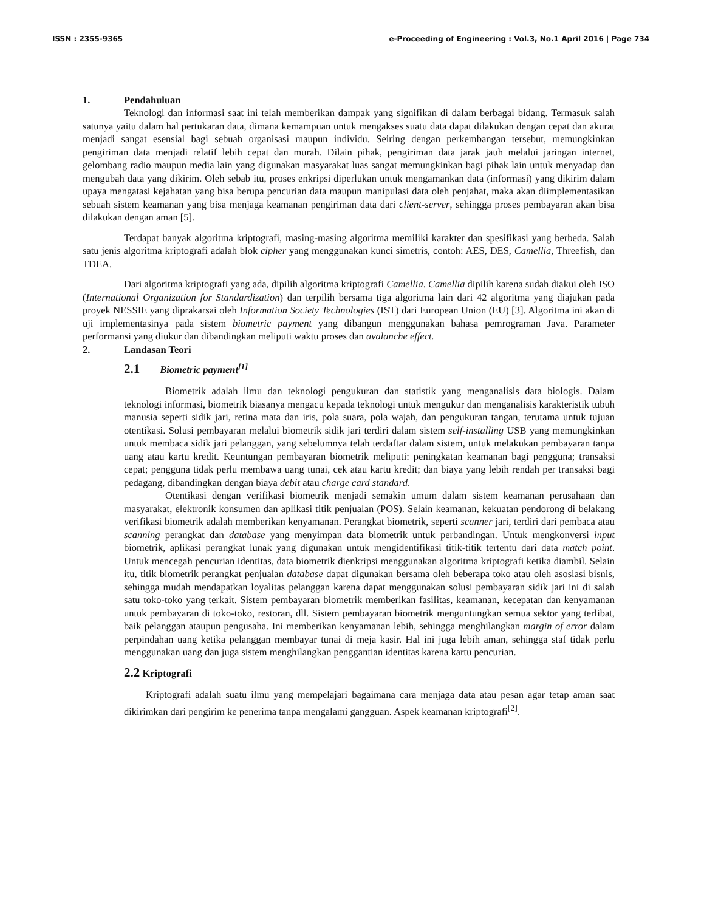ISSN : 2355-9365 e-Proceeding of Engineering : Vol.3, No.1 April 2016 | Page 734
1. Pendahuluan
Teknologi dan informasi saat ini telah memberikan dampak yang signifikan di dalam berbagai bidang. Termasuk salah satunya yaitu dalam hal pertukaran data, dimana kemampuan untuk mengakses suatu data dapat dilakukan dengan cepat dan akurat menjadi sangat esensial bagi sebuah organisasi maupun individu. Seiring dengan perkembangan tersebut, memungkinkan pengiriman data menjadi relatif lebih cepat dan murah. Dilain pihak, pengiriman data jarak jauh melalui jaringan internet, gelombang radio maupun media lain yang digunakan masyarakat luas sangat memungkinkan bagi pihak lain untuk menyadap dan mengubah data yang dikirim. Oleh sebab itu, proses enkripsi diperlukan untuk mengamankan data (informasi) yang dikirim dalam upaya mengatasi kejahatan yang bisa berupa pencurian data maupun manipulasi data oleh penjahat, maka akan diimplementasikan sebuah sistem keamanan yang bisa menjaga keamanan pengiriman data dari client-server, sehingga proses pembayaran akan bisa dilakukan dengan aman [5].
Terdapat banyak algoritma kriptografi, masing-masing algoritma memiliki karakter dan spesifikasi yang berbeda. Salah satu jenis algoritma kriptografi adalah blok cipher yang menggunakan kunci simetris, contoh: AES, DES, Camellia, Threefish, dan TDEA.
Dari algoritma kriptografi yang ada, dipilih algoritma kriptografi Camellia. Camellia dipilih karena sudah diakui oleh ISO (International Organization for Standardization) dan terpilih bersama tiga algoritma lain dari 42 algoritma yang diajukan pada proyek NESSIE yang diprakarsai oleh Information Society Technologies (IST) dari European Union (EU) [3]. Algoritma ini akan di uji implementasinya pada sistem biometric payment yang dibangun menggunakan bahasa pemrograman Java. Parameter performansi yang diukur dan dibandingkan meliputi waktu proses dan avalanche effect.
2. Landasan Teori
2.1 Biometric payment<sup>[1]</sup>
Biometrik adalah ilmu dan teknologi pengukuran dan statistik yang menganalisis data biologis. Dalam teknologi informasi, biometrik biasanya mengacu kepada teknologi untuk mengukur dan menganalisis karakteristik tubuh manusia seperti sidik jari, retina mata dan iris, pola suara, pola wajah, dan pengukuran tangan, terutama untuk tujuan otentikasi. Solusi pembayaran melalui biometrik sidik jari terdiri dalam sistem self-installing USB yang memungkinkan untuk membaca sidik jari pelanggan, yang sebelumnya telah terdaftar dalam sistem, untuk melakukan pembayaran tanpa uang atau kartu kredit. Keuntungan pembayaran biometrik meliputi: peningkatan keamanan bagi pengguna; transaksi cepat; pengguna tidak perlu membawa uang tunai, cek atau kartu kredit; dan biaya yang lebih rendah per transaksi bagi pedagang, dibandingkan dengan biaya debit atau charge card standard.
Otentikasi dengan verifikasi biometrik menjadi semakin umum dalam sistem keamanan perusahaan dan masyarakat, elektronik konsumen dan aplikasi titik penjualan (POS). Selain keamanan, kekuatan pendorong di belakang verifikasi biometrik adalah memberikan kenyamanan. Perangkat biometrik, seperti scanner jari, terdiri dari pembaca atau scanning perangkat dan database yang menyimpan data biometrik untuk perbandingan. Untuk mengkonversi input biometrik, aplikasi perangkat lunak yang digunakan untuk mengidentifikasi titik-titik tertentu dari data match point. Untuk mencegah pencurian identitas, data biometrik dienkripsi menggunakan algoritma kriptografi ketika diambil. Selain itu, titik biometrik perangkat penjualan database dapat digunakan bersama oleh beberapa toko atau oleh asosiasi bisnis, sehingga mudah mendapatkan loyalitas pelanggan karena dapat menggunakan solusi pembayaran sidik jari ini di salah satu toko-toko yang terkait. Sistem pembayaran biometrik memberikan fasilitas, keamanan, kecepatan dan kenyamanan untuk pembayaran di toko-toko, restoran, dll. Sistem pembayaran biometrik menguntungkan semua sektor yang terlibat, baik pelanggan ataupun pengusaha. Ini memberikan kenyamanan lebih, sehingga menghilangkan margin of error dalam perpindahan uang ketika pelanggan membayar tunai di meja kasir. Hal ini juga lebih aman, sehingga staf tidak perlu menggunakan uang dan juga sistem menghilangkan penggantian identitas karena kartu pencurian.
2.2 Kriptografi
Kriptografi adalah suatu ilmu yang mempelajari bagaimana cara menjaga data atau pesan agar tetap aman saat dikirimkan dari pengirim ke penerima tanpa mengalami gangguan. Aspek keamanan kriptografi<sup>[2]</sup>.